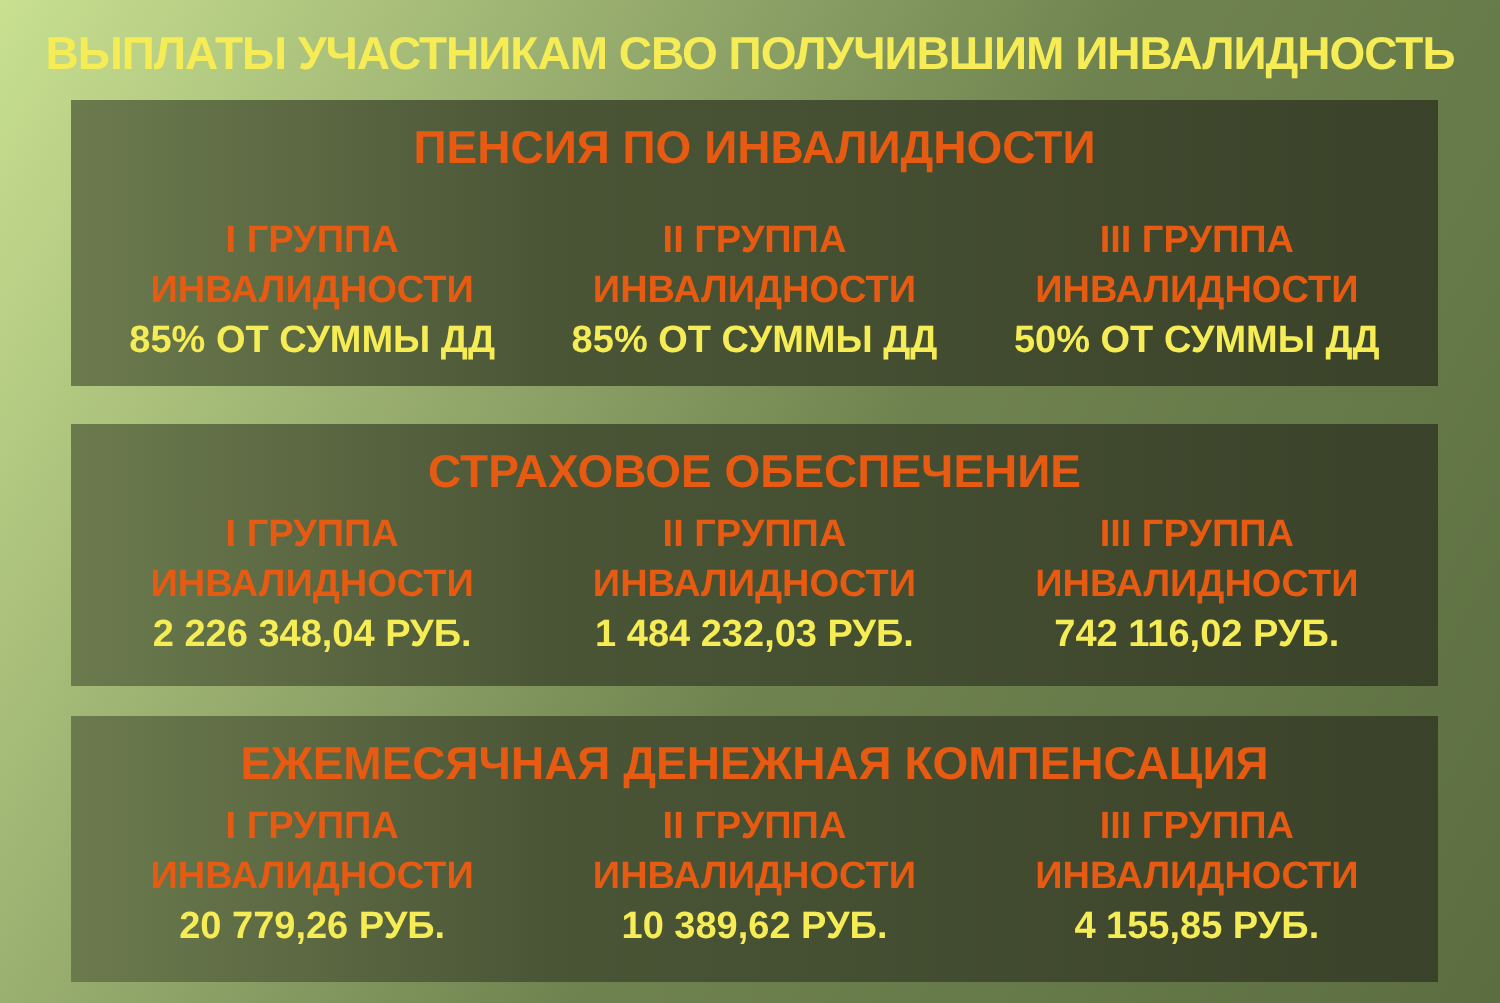ВЫПЛАТЫ УЧАСТНИКАМ СВО ПОЛУЧИВШИМ ИНВАЛИДНОСТЬ
ПЕНСИЯ ПО ИНВАЛИДНОСТИ
I ГРУППА
ИНВАЛИДНОСТИ
85% ОТ СУММЫ ДД
II ГРУППА
ИНВАЛИДНОСТИ
85% ОТ СУММЫ ДД
III ГРУППА
ИНВАЛИДНОСТИ
50% ОТ СУММЫ ДД
СТРАХОВОЕ ОБЕСПЕЧЕНИЕ
I ГРУППА
ИНВАЛИДНОСТИ
2 226 348,04 РУБ.
II ГРУППА
ИНВАЛИДНОСТИ
1 484 232,03 РУБ.
III ГРУППА
ИНВАЛИДНОСТИ
742 116,02 РУБ.
ЕЖЕМЕСЯЧНАЯ ДЕНЕЖНАЯ КОМПЕНСАЦИЯ
I ГРУППА
ИНВАЛИДНОСТИ
20 779,26 РУБ.
II ГРУППА
ИНВАЛИДНОСТИ
10 389,62 РУБ.
III ГРУППА
ИНВАЛИДНОСТИ
4 155,85 РУБ.